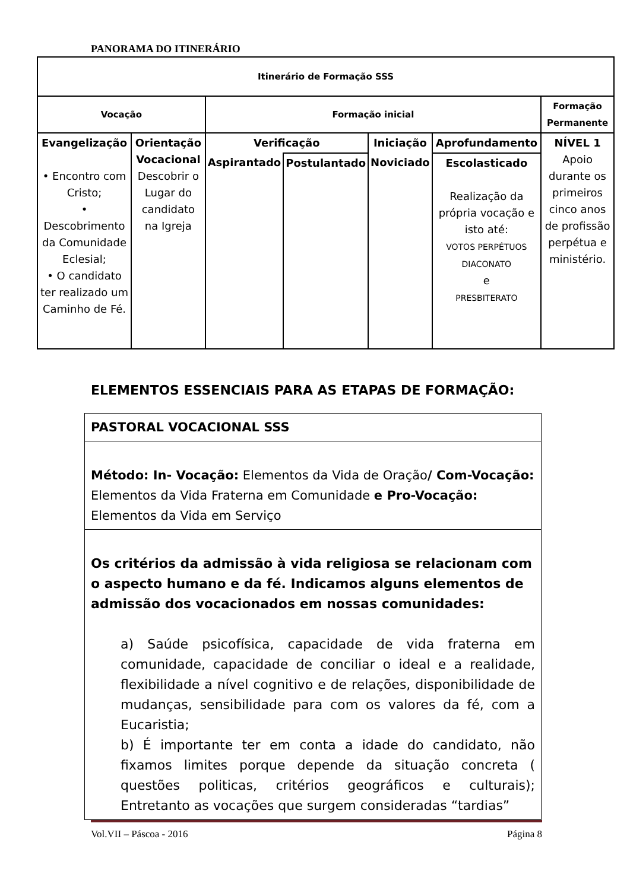PANORAMA DO ITINERÁRIO
| Itinerário de Formação SSS | | | | | | |
| Vocação | | Formação inicial | | | | Formação Permanente |
| Evangelização • Encontro com Cristo; • Descobrimento da Comunidade Eclesial; • O candidato ter realizado um Caminho de Fé. | Orientação Vocacional Descobrir o Lugar do candidato na Igreja | Verificação | | Iniciação | Aprofundamento | NÍVEL 1 Apoio durante os primeiros cinco anos de profissão perpétua e ministério. |
| | | Aspirantado | Postulantado | Noviciado | Escolasticado Realização da própria vocação e isto até: VOTOS PERPÉTUOS DIACONATO e PRESBITERATO | |
ELEMENTOS ESSENCIAIS PARA AS ETAPAS DE FORMAÇÃO:
| PASTORAL VOCACIONAL SSS |
| Método: In- Vocação: Elementos da Vida de Oração / Com-Vocação: Elementos da Vida Fraterna em Comunidade e Pro-Vocação: Elementos da Vida em Serviço |
| Os critérios da admissão à vida religiosa se relacionam com o aspecto humano e da fé. Indicamos alguns elementos de admissão dos vocacionados em nossas comunidades: a) Saúde psicofísica, capacidade de vida fraterna em comunidade, capacidade de conciliar o ideal e a realidade, flexibilidade a nível cognitivo e de relações, disponibilidade de mudanças, sensibilidade para com os valores da fé, com a Eucaristia; b) É importante ter em conta a idade do candidato, não fixamos limites porque depende da situação concreta ( questões politicas, critérios geográficos e culturais); Entretanto as vocações que surgem consideradas “tardias” |
Vol.VII – Páscoa - 2016 Página 8